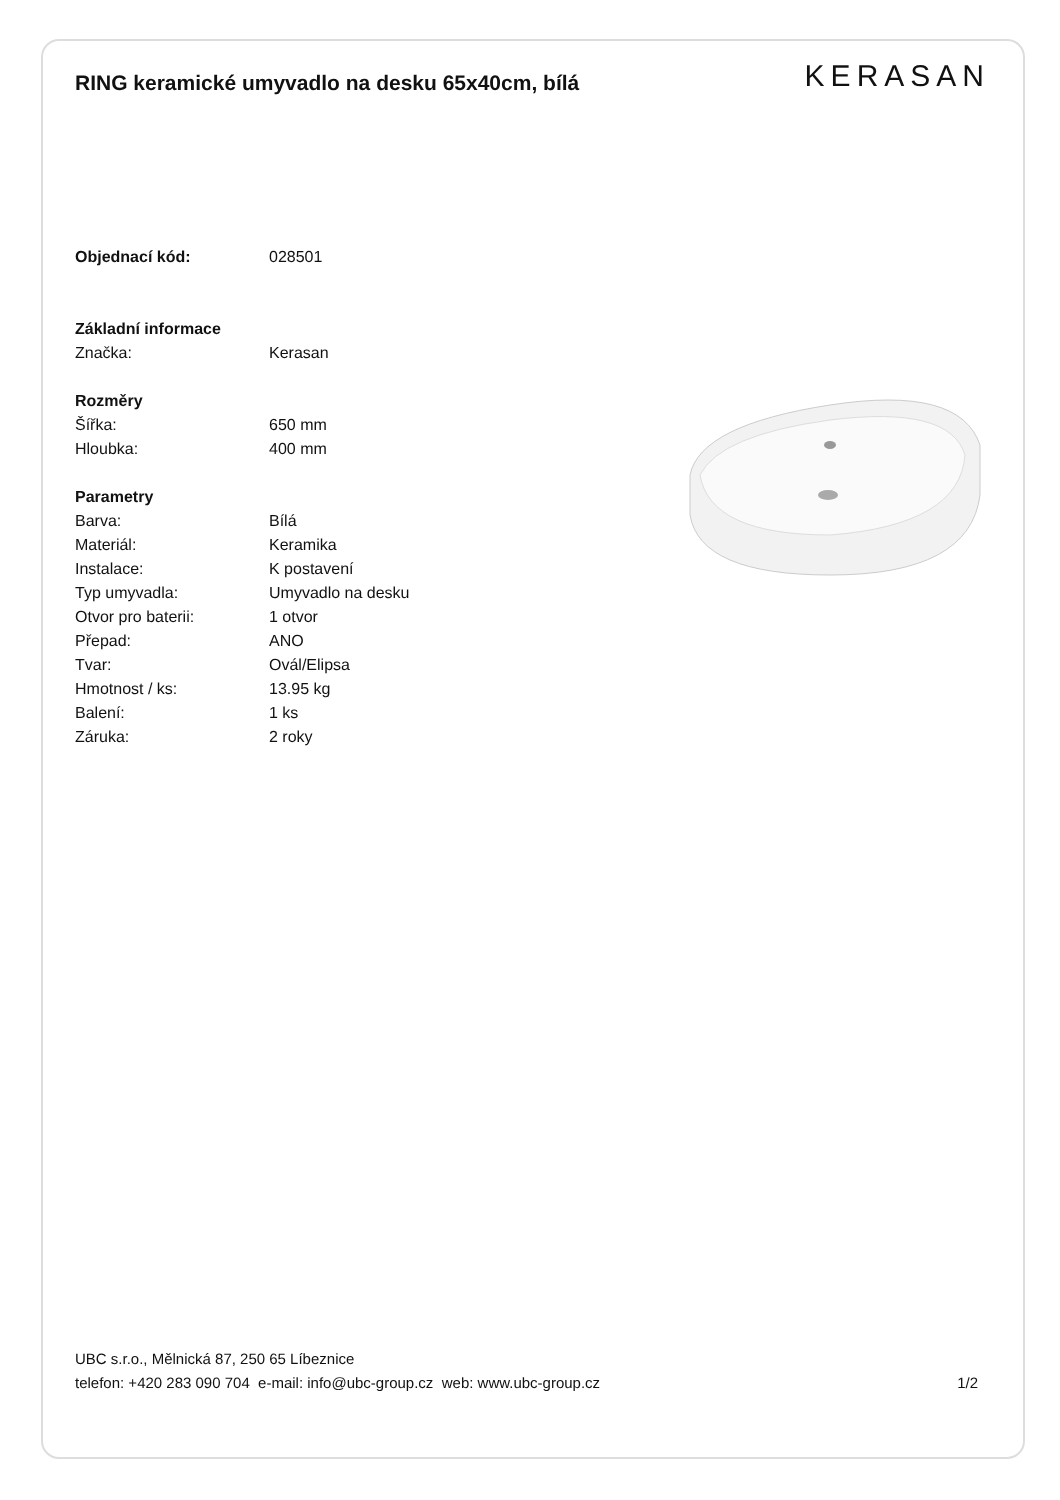RING keramické umyvadlo na desku 65x40cm, bílá
KERASAN
| Objednací kód: | 028501 |
| Základní informace | |
| Značka: | Kerasan |
| Rozměry | |
| Šířka: | 650 mm |
| Hloubka: | 400 mm |
| Parametry | |
| Barva: | Bílá |
| Materiál: | Keramika |
| Instalace: | K postavení |
| Typ umyvadla: | Umyvadlo na desku |
| Otvor pro baterii: | 1 otvor |
| Přepad: | ANO |
| Tvar: | Ovál/Elipsa |
| Hmotnost / ks: | 13.95 kg |
| Balení: | 1 ks |
| Záruka: | 2 roky |
UBC s.r.o., Mělnická 87, 250 65 Líbeznice
telefon: +420 283 090 704 e-mail: info@ubc-group.cz web: www.ubc-group.cz 1/2